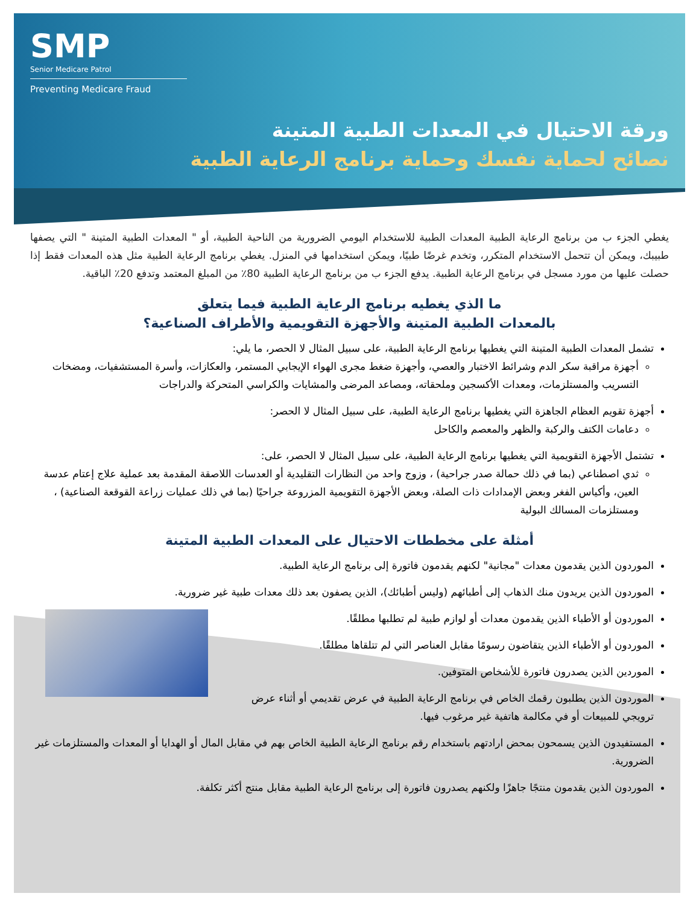SMP
Senior Medicare Patrol
Preventing Medicare Fraud
ورقة الاحتيال في المعدات الطبية المتينة
نصائح لحماية نفسك وحماية برنامج الرعاية الطبية
يغطي الجزء ب من برنامج الرعاية الطبية المعدات الطبية للاستخدام اليومي الضرورية من الناحية الطبية، أو " المعدات الطبية المتينة " التي يصفها طبيبك، ويمكن أن تتحمل الاستخدام المتكرر، وتخدم غرضًا طبيًا، ويمكن استخدامها في المنزل. يغطي برنامج الرعاية الطبية مثل هذه المعدات فقط إذا حصلت عليها من مورد مسجل في برنامج الرعاية الطبية. يدفع الجزء ب من برنامج الرعاية الطبية 80٪ من المبلغ المعتمد وتدفع 20٪ الباقية.
ما الذي يغطيه برنامج الرعاية الطبية فيما يتعلق
بالمعدات الطبية المتينة والأجهزة التقويمية والأطراف الصناعية؟
تشمل المعدات الطبية المتينة التي يغطيها برنامج الرعاية الطبية، على سبيل المثال لا الحصر، ما يلي:
أجهزة مراقبة سكر الدم وشرائط الاختبار والعصي، وأجهزة ضغط مجرى الهواء الإيجابي المستمر، والعكازات، وأسرة المستشفيات، ومضخات التسريب والمستلزمات، ومعدات الأكسجين وملحقاته، ومصاعد المرضى والمشايات والكراسي المتحركة والدراجات
أجهزة تقويم العظام الجاهزة التي يغطيها برنامج الرعاية الطبية، على سبيل المثال لا الحصر:
دعامات الكتف والركبة والظهر والمعصم والكاحل
تشتمل الأجهزة التقويمية التي يغطيها برنامج الرعاية الطبية، على سبيل المثال لا الحصر، على:
ثدي اصطناعي (بما في ذلك حمالة صدر جراحية) ، وزوج واحد من النظارات التقليدية أو العدسات اللاصقة المقدمة بعد عملية علاج إعتام عدسة العين، وأكياس الفغر وبعض الإمدادات ذات الصلة، وبعض الأجهزة التقويمية المزروعة جراحيًا (بما في ذلك عمليات زراعة القوقعة الصناعية) ، ومستلزمات المسالك البولية
أمثلة على مخططات الاحتيال على المعدات الطبية المتينة
الموردون الذين يقدمون معدات "مجانية" لكنهم يقدمون فاتورة إلى برنامج الرعاية الطبية.
الموردون الذين يريدون منك الذهاب إلى أطبائهم (وليس أطبائك)، الذين يصفون بعد ذلك معدات طبية غير ضرورية.
الموردون أو الأطباء الذين يقدمون معدات أو لوازم طبية لم تطلبها مطلقًا.
الموردون أو الأطباء الذين يتقاضون رسومًا مقابل العناصر التي لم تتلقاها مطلقًا.
الموردين الذين يصدرون فاتورة للأشخاص المتوفين.
الموردون الذين يطلبون رقمك الخاص في برنامج الرعاية الطبية في عرض تقديمي أو أثناء عرض ترويجي للمبيعات أو في مكالمة هاتفية غير مرغوب فيها.
المستفيدون الذين يسمحون بمحض ارادتهم باستخدام رقم برنامج الرعاية الطبية الخاص بهم في مقابل المال أو الهدايا أو المعدات والمستلزمات غير الضرورية.
الموردون الذين يقدمون منتجًا جاهزًا ولكنهم يصدرون فاتورة إلى برنامج الرعاية الطبية مقابل منتج أكثر تكلفة.